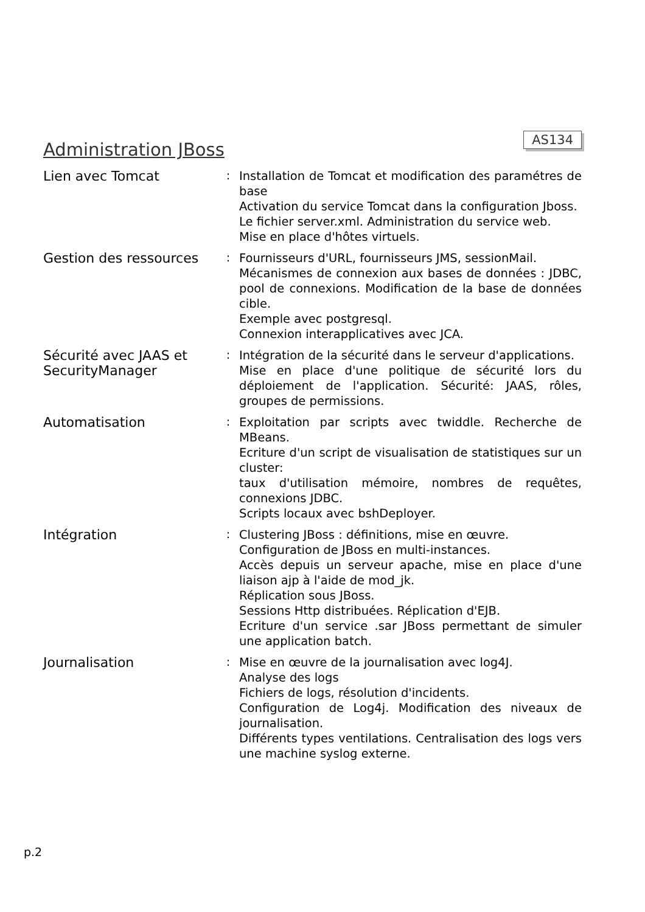Administration JBoss
AS134
Lien avec Tomcat
:
Installation de Tomcat et modification des paramétres de base
Activation du service Tomcat dans la configuration Jboss.
Le fichier server.xml. Administration du service web.
Mise en place d'hôtes virtuels.
Gestion des ressources
:
Fournisseurs d'URL, fournisseurs JMS, sessionMail.
Mécanismes de connexion aux bases de données : JDBC, pool de connexions. Modification de la base de données cible.
Exemple avec postgresql.
Connexion interapplicatives avec JCA.
Sécurité avec JAAS et SecurityManager
:
Intégration de la sécurité dans le serveur d'applications.
Mise en place d'une politique de sécurité lors du déploiement de l'application. Sécurité: JAAS, rôles, groupes de permissions.
Automatisation
:
Exploitation par scripts avec twiddle. Recherche de MBeans.
Ecriture d'un script de visualisation de statistiques sur un cluster:
taux d'utilisation mémoire, nombres de requêtes, connexions JDBC.
Scripts locaux avec bshDeployer.
Intégration
:
Clustering JBoss : définitions, mise en œuvre.
Configuration de JBoss en multi-instances.
Accès depuis un serveur apache, mise en place d'une liaison ajp à l'aide de mod_jk.
Réplication sous JBoss.
Sessions Http distribuées. Réplication d'EJB.
Ecriture d'un service .sar JBoss permettant de simuler une application batch.
Journalisation
:
Mise en œuvre de la journalisation avec log4J.
Analyse des logs
Fichiers de logs, résolution d'incidents.
Configuration de Log4j. Modification des niveaux de journalisation.
Différents types ventilations. Centralisation des logs vers une machine syslog externe.
p.2